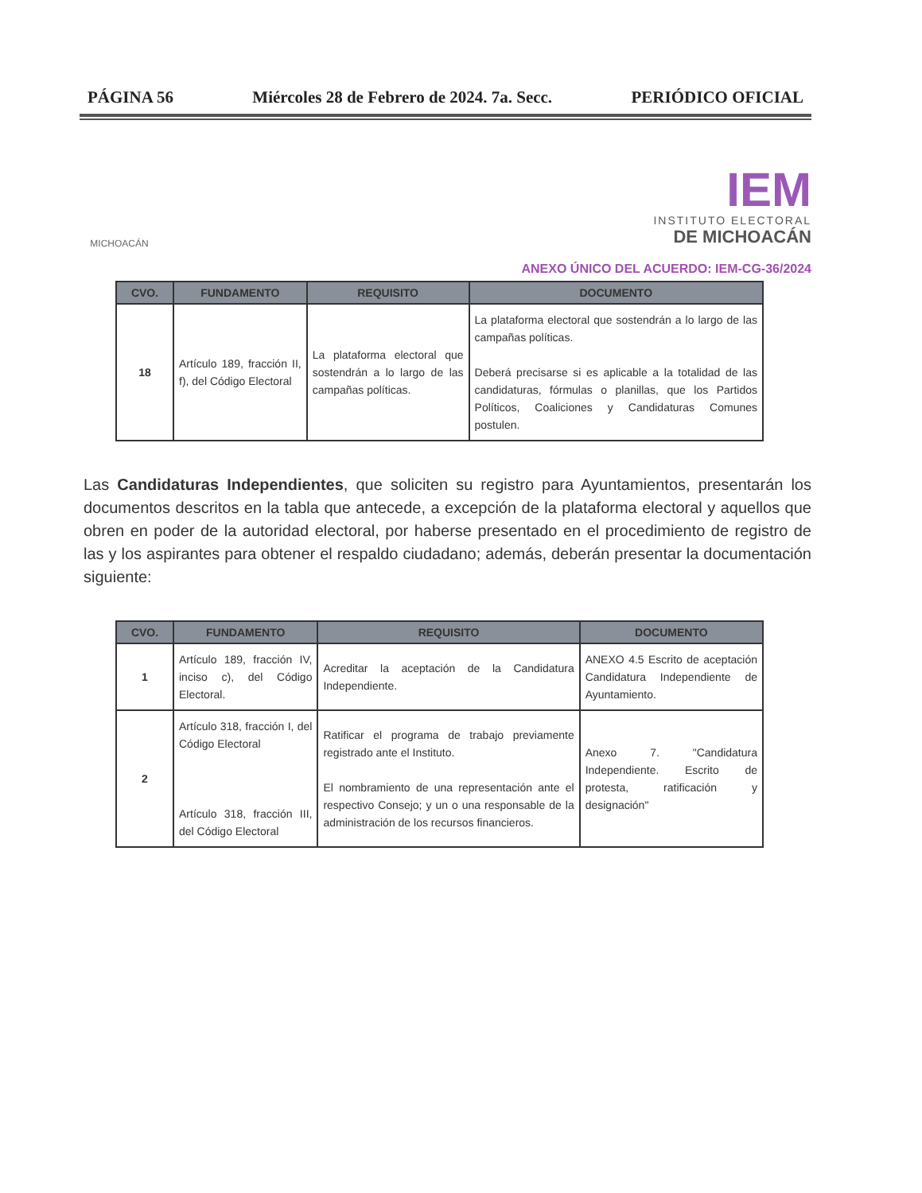PÁGINA 56 Miércoles 28 de Febrero de 2024. 7a. Secc. PERIÓDICO OFICIAL
MICHOACÁN
IEM
INSTITUTO ELECTORAL
DE MICHOACÁN
ANEXO ÚNICO DEL ACUERDO: IEM-CG-36/2024
| CVO. | FUNDAMENTO | REQUISITO | DOCUMENTO |
| --- | --- | --- | --- |
| 18 | Artículo 189, fracción II, f), del Código Electoral | La plataforma electoral que sostendrán a lo largo de las campañas políticas. | La plataforma electoral que sostendrán a lo largo de las campañas políticas. Deberá precisarse si es aplicable a la totalidad de las candidaturas, fórmulas o planillas, que los Partidos Políticos, Coaliciones y Candidaturas Comunes postulen. |
Las Candidaturas Independientes, que soliciten su registro para Ayuntamientos, presentarán los documentos descritos en la tabla que antecede, a excepción de la plataforma electoral y aquellos que obren en poder de la autoridad electoral, por haberse presentado en el procedimiento de registro de las y los aspirantes para obtener el respaldo ciudadano; además, deberán presentar la documentación siguiente:
| CVO. | FUNDAMENTO | REQUISITO | DOCUMENTO |
| --- | --- | --- | --- |
| 1 | Artículo 189, fracción IV, inciso c), del Código Electoral. | Acreditar la aceptación de la Candidatura Independiente. | ANEXO 4.5 Escrito de aceptación Candidatura Independiente de Ayuntamiento. |
| 2 | Artículo 318, fracción I, del Código Electoral Artículo 318, fracción III, del Código Electoral | Ratificar el programa de trabajo previamente registrado ante el Instituto. El nombramiento de una representación ante el respectivo Consejo; y un o una responsable de la administración de los recursos financieros. | Anexo 7. "Candidatura Independiente. Escrito de protesta, ratificación y designación" |